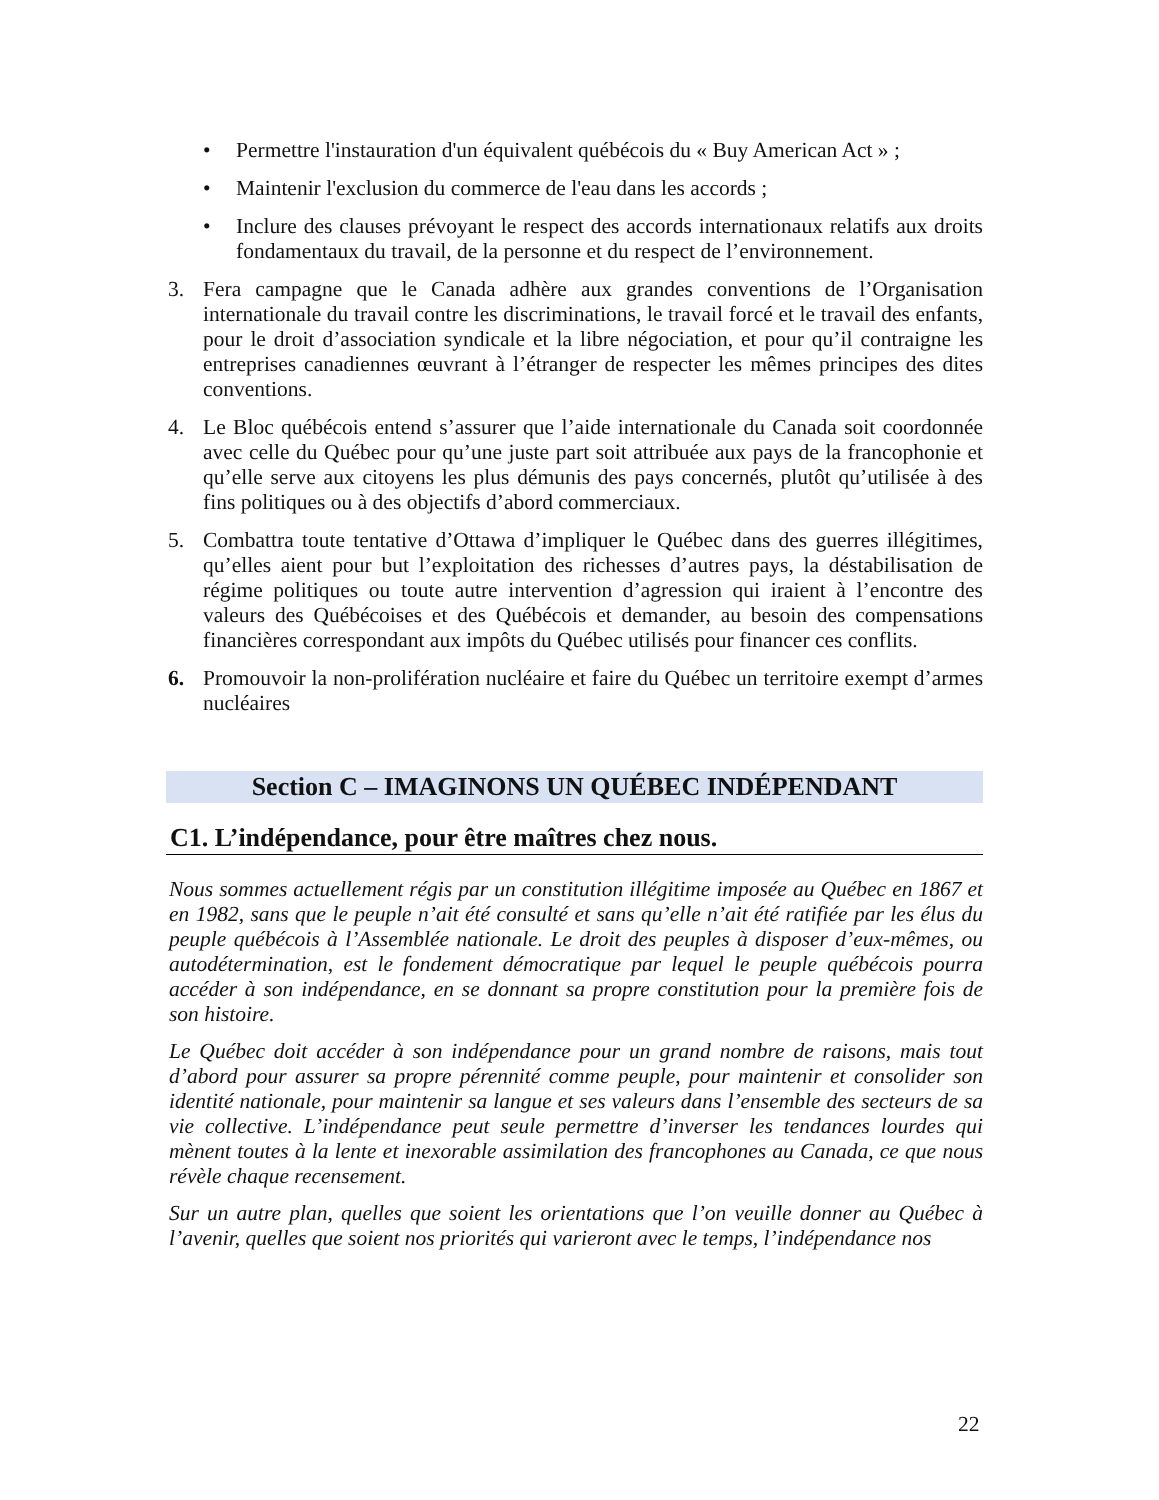• Permettre l'instauration d'un équivalent québécois du « Buy American Act » ;
• Maintenir l'exclusion du commerce de l'eau dans les accords ;
• Inclure des clauses prévoyant le respect des accords internationaux relatifs aux droits fondamentaux du travail, de la personne et du respect de l’environnement.
3. Fera campagne que le Canada adhère aux grandes conventions de l’Organisation internationale du travail contre les discriminations, le travail forcé et le travail des enfants, pour le droit d’association syndicale et la libre négociation, et pour qu’il contraigne les entreprises canadiennes œuvrant à l’étranger de respecter les mêmes principes des dites conventions.
4. Le Bloc québécois entend s’assurer que l’aide internationale du Canada soit coordonnée avec celle du Québec pour qu’une juste part soit attribuée aux pays de la francophonie et qu’elle serve aux citoyens les plus démunis des pays concernés, plutôt qu’utilisée à des fins politiques ou à des objectifs d’abord commerciaux.
5. Combattra toute tentative d’Ottawa d’impliquer le Québec dans des guerres illégitimes, qu’elles aient pour but l’exploitation des richesses d’autres pays, la déstabilisation de régime politiques ou toute autre intervention d’agression qui iraient à l’encontre des valeurs des Québécoises et des Québécois et demander, au besoin des compensations financières correspondant aux impôts du Québec utilisés pour financer ces conflits.
6. Promouvoir la non-prolifération nucléaire et faire du Québec un territoire exempt d’armes nucléaires
Section C – IMAGINONS UN QUÉBEC INDÉPENDANT
C1. L’indépendance, pour être maîtres chez nous.
Nous sommes actuellement régis par un constitution illégitime imposée au Québec en 1867 et en 1982, sans que le peuple n’ait été consulté et sans qu’elle n’ait été ratifiée par les élus du peuple québécois à l’Assemblée nationale. Le droit des peuples à disposer d’eux-mêmes, ou autodétermination, est le fondement démocratique par lequel le peuple québécois pourra accéder à son indépendance, en se donnant sa propre constitution pour la première fois de son histoire.
Le Québec doit accéder à son indépendance pour un grand nombre de raisons, mais tout d’abord pour assurer sa propre pérennité comme peuple, pour maintenir et consolider son identité nationale, pour maintenir sa langue et ses valeurs dans l’ensemble des secteurs de sa vie collective. L’indépendance peut seule permettre d’inverser les tendances lourdes qui mènent toutes à la lente et inexorable assimilation des francophones au Canada, ce que nous révèle chaque recensement.
Sur un autre plan, quelles que soient les orientations que l’on veuille donner au Québec à l’avenir, quelles que soient nos priorités qui varieront avec le temps, l’indépendance nos
22